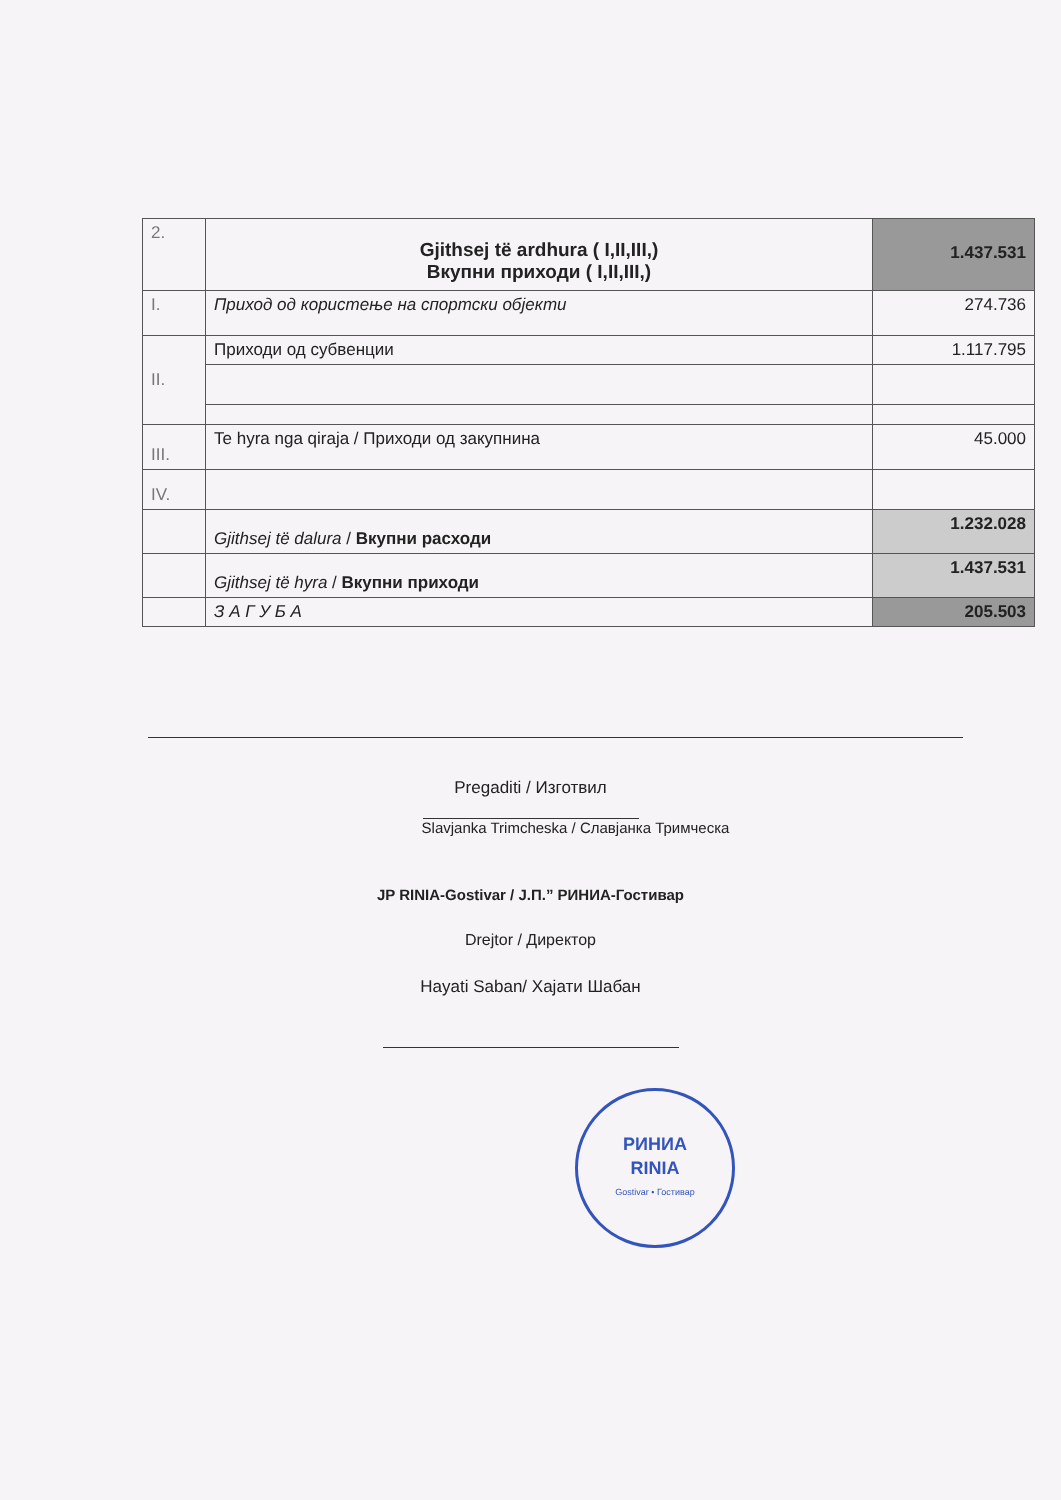| 2. | Gjithsej të ardhura ( I,II,III,) Вкупни приходи ( I,II,III,) | 1.437.531 |
| I. | Приход од користење на спортски објекти | 274.736 |
| II. | Приходи од субвенции | 1.117.795 |
| III. | Te hyra nga qiraja / Приходи од закупнина | 45.000 |
| IV. | | |
| | Gjithsej të dalura / Вкупни расходи | 1.232.028 |
| | Gjithsej të hyra / Вкупни приходи | 1.437.531 |
| | З А Г У Б А | 205.503 |
Pregaditi / Изготвил
Slavjanka Trimcheska / Славјанка Тримческа
JP RINIA-Gostivar / Ј.П.” РИНИА-Гостивар
Drejtor / Директор
Hayati Saban/ Хајати Шабан
РИНИА
RINIA
Gostivar • Гостивар